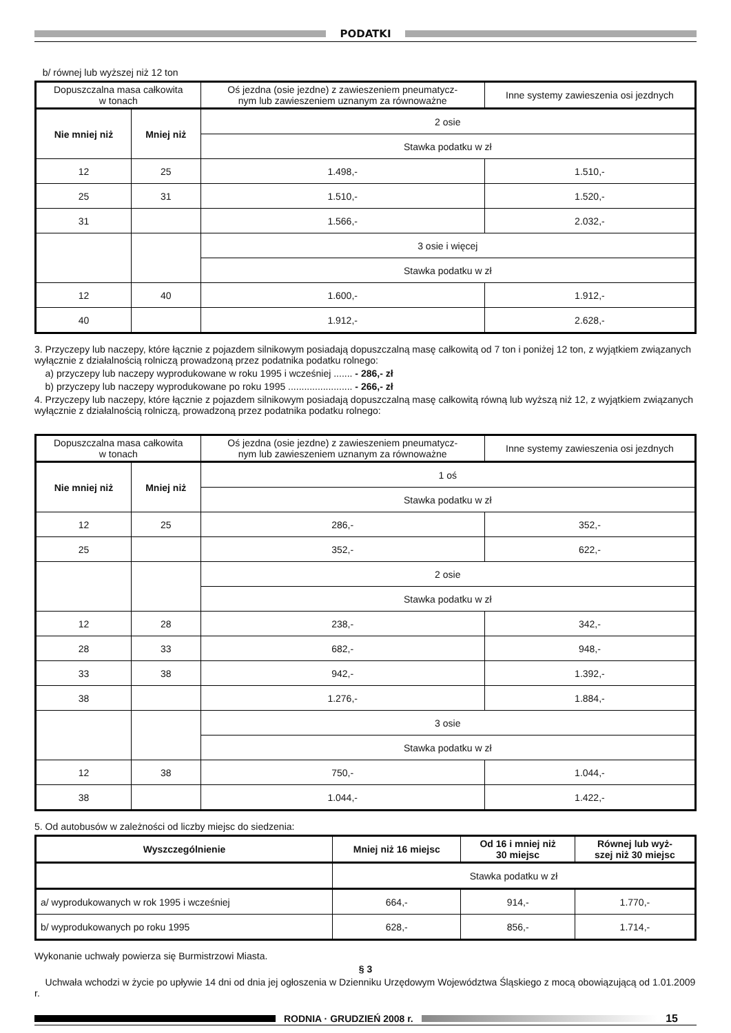PODATKI
b/ równej lub wyższej niż 12 ton
| Dopuszczalna masa całkowita w tonach | | Oś jezdna (osie jezdne) z zawieszeniem pneumatycz- nym lub zawieszeniem uznanym za równoważne | Inne systemy zawieszenia osi jezdnych |
| --- | --- | --- | --- |
| Nie mniej niż | Mniej niż | 2 osie | |
| | | Stawka podatku w zł | |
| 12 | 25 | 1.498,- | 1.510,- |
| 25 | 31 | 1.510,- | 1.520,- |
| 31 | | 1.566,- | 2.032,- |
| | | 3 osie i więcej | |
| | | Stawka podatku w zł | |
| 12 | 40 | 1.600,- | 1.912,- |
| 40 | | 1.912,- | 2.628,- |
3. Przyczepy lub naczepy, które łącznie z pojazdem silnikowym posiadają dopuszczalną masę całkowitą od 7 ton i poniżej 12 ton, z wyjątkiem związanych wyłącznie z działalnością rolniczą prowadzoną przez podatnika podatku rolnego:
a) przyczepy lub naczepy wyprodukowane w roku 1995 i wcześniej ....... - 286,- zł
b) przyczepy lub naczepy wyprodukowane po roku 1995 ........................ - 266,- zł
4. Przyczepy lub naczepy, które łącznie z pojazdem silnikowym posiadają dopuszczalną masę całkowitą równą lub wyższą niż 12, z wyjątkiem związanych wyłącznie z działalnością rolniczą, prowadzoną przez podatnika podatku rolnego:
| Dopuszczalna masa całkowita w tonach | | Oś jezdna (osie jezdne) z zawieszeniem pneumatycz- nym lub zawieszeniem uznanym za równoważne | Inne systemy zawieszenia osi jezdnych |
| --- | --- | --- | --- |
| Nie mniej niż | Mniej niż | 1 oś | |
| | | Stawka podatku w zł | |
| 12 | 25 | 286,- | 352,- |
| 25 | | 352,- | 622,- |
| | | 2 osie | |
| | | Stawka podatku w zł | |
| 12 | 28 | 238,- | 342,- |
| 28 | 33 | 682,- | 948,- |
| 33 | 38 | 942,- | 1.392,- |
| 38 | | 1.276,- | 1.884,- |
| | | 3 osie | |
| | | Stawka podatku w zł | |
| 12 | 38 | 750,- | 1.044,- |
| 38 | | 1.044,- | 1.422,- |
5. Od autobusów w zależności od liczby miejsc do siedzenia:
| Wyszczególnienie | Mniej niż 16 miejsc | Od 16 i mniej niż 30 miejsc | Równej lub wyż- szej niż 30 miejsc |
| --- | --- | --- | --- |
| | Stawka podatku w zł | | |
| a/ wyprodukowanych w rok 1995 i wcześniej | 664,- | 914,- | 1.770,- |
| b/ wyprodukowanych po roku 1995 | 628,- | 856,- | 1.714,- |
Wykonanie uchwały powierza się Burmistrzowi Miasta.
§ 3
Uchwała wchodzi w życie po upływie 14 dni od dnia jej ogłoszenia w Dzienniku Urzędowym Województwa Śląskiego z mocą obowiązującą od 1.01.2009 r.
RODNIA · GRUDZIEŃ 2008 r. 15